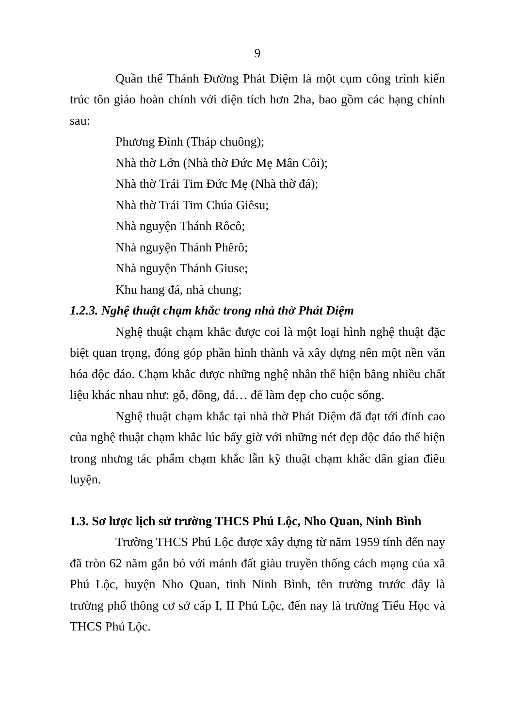9
Quần thể Thánh Đường Phát Diệm là một cụm công trình kiến trúc tôn giáo hoàn chỉnh với diện tích hơn 2ha, bao gồm các hạng chính sau:
Phương Đình (Tháp chuông);
Nhà thờ Lớn (Nhà thờ Đức Mẹ Mân Côi);
Nhà thờ Trái Tim Đức Mẹ (Nhà thờ đá);
Nhà thờ Trái Tim Chúa Giêsu;
Nhà nguyện Thánh Rôcô;
Nhà nguyện Thánh Phêrô;
Nhà nguyện Thánh Giuse;
Khu hang đá, nhà chung;
1.2.3. Nghệ thuật chạm khắc trong nhà thờ Phát Diệm
Nghệ thuật chạm khắc được coi là một loại hình nghệ thuật đặc biệt quan trọng, đóng góp phần hình thành và xây dựng nên một nền văn hóa độc đáo. Chạm khắc được những nghệ nhân thể hiện bằng nhiều chất liệu khác nhau như: gỗ, đồng, đá… để làm đẹp cho cuộc sống.
Nghệ thuật chạm khắc tại nhà thờ Phát Diệm đã đạt tới đỉnh cao của nghệ thuật chạm khắc lúc bấy giờ với những nét đẹp độc đáo thể hiện trong nhưng tác phẩm chạm khắc lẫn kỹ thuật chạm khắc dân gian điêu luyện.
1.3. Sơ lược lịch sử trường THCS Phú Lộc, Nho Quan, Ninh Bình
Trường THCS Phú Lộc được xây dựng từ năm 1959 tính đến nay đã tròn 62 năm gắn bó với mảnh đất giàu truyền thống cách mạng của xã Phú Lộc, huyện Nho Quan, tỉnh Ninh Bình, tên trường trước đây là trường phổ thông cơ sở cấp I, II Phú Lộc, đến nay là trường Tiểu Học và THCS Phú Lộc.